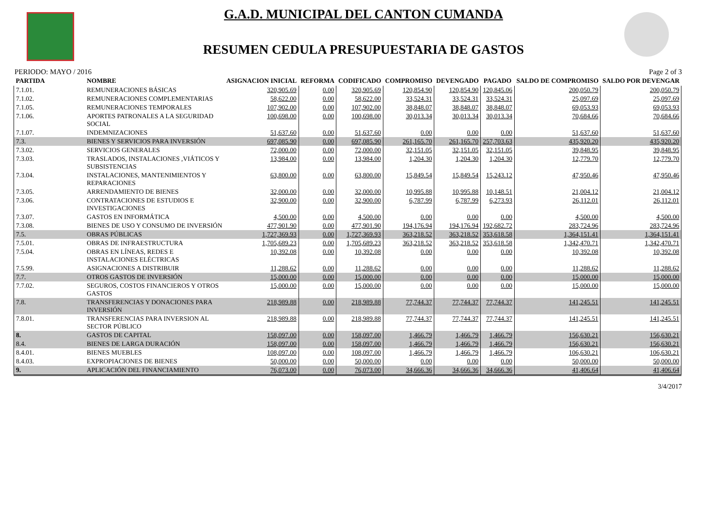G.A.D. MUNICIPAL DEL CANTON CUMANDA
RESUMEN CEDULA PRESUPUESTARIA DE GASTOS
PERIODO: MAYO / 2016 Page 2 of 3
| PARTIDA | NOMBRE | ASIGNACION INICIAL | REFORMA | CODIFICADO | COMPROMISO | DEVENGADO | PAGADO | SALDO DE COMPROMISO | SALDO POR DEVENGAR |
| --- | --- | --- | --- | --- | --- | --- | --- | --- | --- |
| 7.1.01. | REMUNERACIONES BÁSICAS | 320,905.69 | 0.00 | 320,905.69 | 120,854.90 | 120,854.90 | 120,845.06 | 200,050.79 | 200,050.79 |
| 7.1.02. | REMUNERACIONES COMPLEMENTARIAS | 58,622.00 | 0.00 | 58,622.00 | 33,524.31 | 33,524.31 | 33,524.31 | 25,097.69 | 25,097.69 |
| 7.1.05. | REMUNERACIONES TEMPORALES | 107,902.00 | 0.00 | 107,902.00 | 38,848.07 | 38,848.07 | 38,848.07 | 69,053.93 | 69,053.93 |
| 7.1.06. | APORTES PATRONALES A LA SEGURIDAD SOCIAL | 100,698.00 | 0.00 | 100,698.00 | 30,013.34 | 30,013.34 | 30,013.34 | 70,684.66 | 70,684.66 |
| 7.1.07. | INDEMNIZACIONES | 51,637.60 | 0.00 | 51,637.60 | 0.00 | 0.00 | 0.00 | 51,637.60 | 51,637.60 |
| 7.3. | BIENES Y SERVICIOS PARA INVERSIÓN | 697,085.90 | 0.00 | 697,085.90 | 261,165.70 | 261,165.70 | 257,703.63 | 435,920.20 | 435,920.20 |
| 7.3.02. | SERVICIOS GENERALES | 72,000.00 | 0.00 | 72,000.00 | 32,151.05 | 32,151.05 | 32,151.05 | 39,848.95 | 39,848.95 |
| 7.3.03. | TRASLADOS, INSTALACIONES ,VIÁTICOS Y SUBSISTENCIAS | 13,984.00 | 0.00 | 13,984.00 | 1,204.30 | 1,204.30 | 1,204.30 | 12,779.70 | 12,779.70 |
| 7.3.04. | INSTALACIONES, MANTENIMIENTOS Y REPARACIONES | 63,800.00 | 0.00 | 63,800.00 | 15,849.54 | 15,849.54 | 15,243.12 | 47,950.46 | 47,950.46 |
| 7.3.05. | ARRENDAMIENTO DE BIENES | 32,000.00 | 0.00 | 32,000.00 | 10,995.88 | 10,995.88 | 10,148.51 | 21,004.12 | 21,004.12 |
| 7.3.06. | CONTRATACIONES DE ESTUDIOS E INVESTIGACIONES | 32,900.00 | 0.00 | 32,900.00 | 6,787.99 | 6,787.99 | 6,273.93 | 26,112.01 | 26,112.01 |
| 7.3.07. | GASTOS EN INFORMÁTICA | 4,500.00 | 0.00 | 4,500.00 | 0.00 | 0.00 | 0.00 | 4,500.00 | 4,500.00 |
| 7.3.08. | BIENES DE USO Y CONSUMO DE INVERSIÓN | 477,901.90 | 0.00 | 477,901.90 | 194,176.94 | 194,176.94 | 192,682.72 | 283,724.96 | 283,724.96 |
| 7.5. | OBRAS PÚBLICAS | 1,727,369.93 | 0.00 | 1,727,369.93 | 363,218.52 | 363,218.52 | 353,618.58 | 1,364,151.41 | 1,364,151.41 |
| 7.5.01. | OBRAS DE INFRAESTRUCTURA | 1,705,689.23 | 0.00 | 1,705,689.23 | 363,218.52 | 363,218.52 | 353,618.58 | 1,342,470.71 | 1,342,470.71 |
| 7.5.04. | OBRAS EN LÍNEAS, REDES E INSTALACIONES ELÉCTRICAS | 10,392.08 | 0.00 | 10,392.08 | 0.00 | 0.00 | 0.00 | 10,392.08 | 10,392.08 |
| 7.5.99. | ASIGNACIONES A DISTRIBUIR | 11,288.62 | 0.00 | 11,288.62 | 0.00 | 0.00 | 0.00 | 11,288.62 | 11,288.62 |
| 7.7. | OTROS GASTOS DE INVERSIÓN | 15,000.00 | 0.00 | 15,000.00 | 0.00 | 0.00 | 0.00 | 15,000.00 | 15,000.00 |
| 7.7.02. | SEGUROS, COSTOS FINANCIEROS Y OTROS GASTOS | 15,000.00 | 0.00 | 15,000.00 | 0.00 | 0.00 | 0.00 | 15,000.00 | 15,000.00 |
| 7.8. | TRANSFERENCIAS Y DONACIONES PARA INVERSIÓN | 218,989.88 | 0.00 | 218,989.88 | 77,744.37 | 77,744.37 | 77,744.37 | 141,245.51 | 141,245.51 |
| 7.8.01. | TRANSFERENCIAS PARA INVERSION AL SECTOR PÚBLICO | 218,989.88 | 0.00 | 218,989.88 | 77,744.37 | 77,744.37 | 77,744.37 | 141,245.51 | 141,245.51 |
| 8. | GASTOS DE CAPITAL | 158,097.00 | 0.00 | 158,097.00 | 1,466.79 | 1,466.79 | 1,466.79 | 156,630.21 | 156,630.21 |
| 8.4. | BIENES DE LARGA DURACIÓN | 158,097.00 | 0.00 | 158,097.00 | 1,466.79 | 1,466.79 | 1,466.79 | 156,630.21 | 156,630.21 |
| 8.4.01. | BIENES MUEBLES | 108,097.00 | 0.00 | 108,097.00 | 1,466.79 | 1,466.79 | 1,466.79 | 106,630.21 | 106,630.21 |
| 8.4.03. | EXPROPIACIONES DE BIENES | 50,000.00 | 0.00 | 50,000.00 | 0.00 | 0.00 | 0.00 | 50,000.00 | 50,000.00 |
| 9. | APLICACIÓN DEL FINANCIAMIENTO | 76,073.00 | 0.00 | 76,073.00 | 34,666.36 | 34,666.36 | 34,666.36 | 41,406.64 | 41,406.64 |
3/4/2017